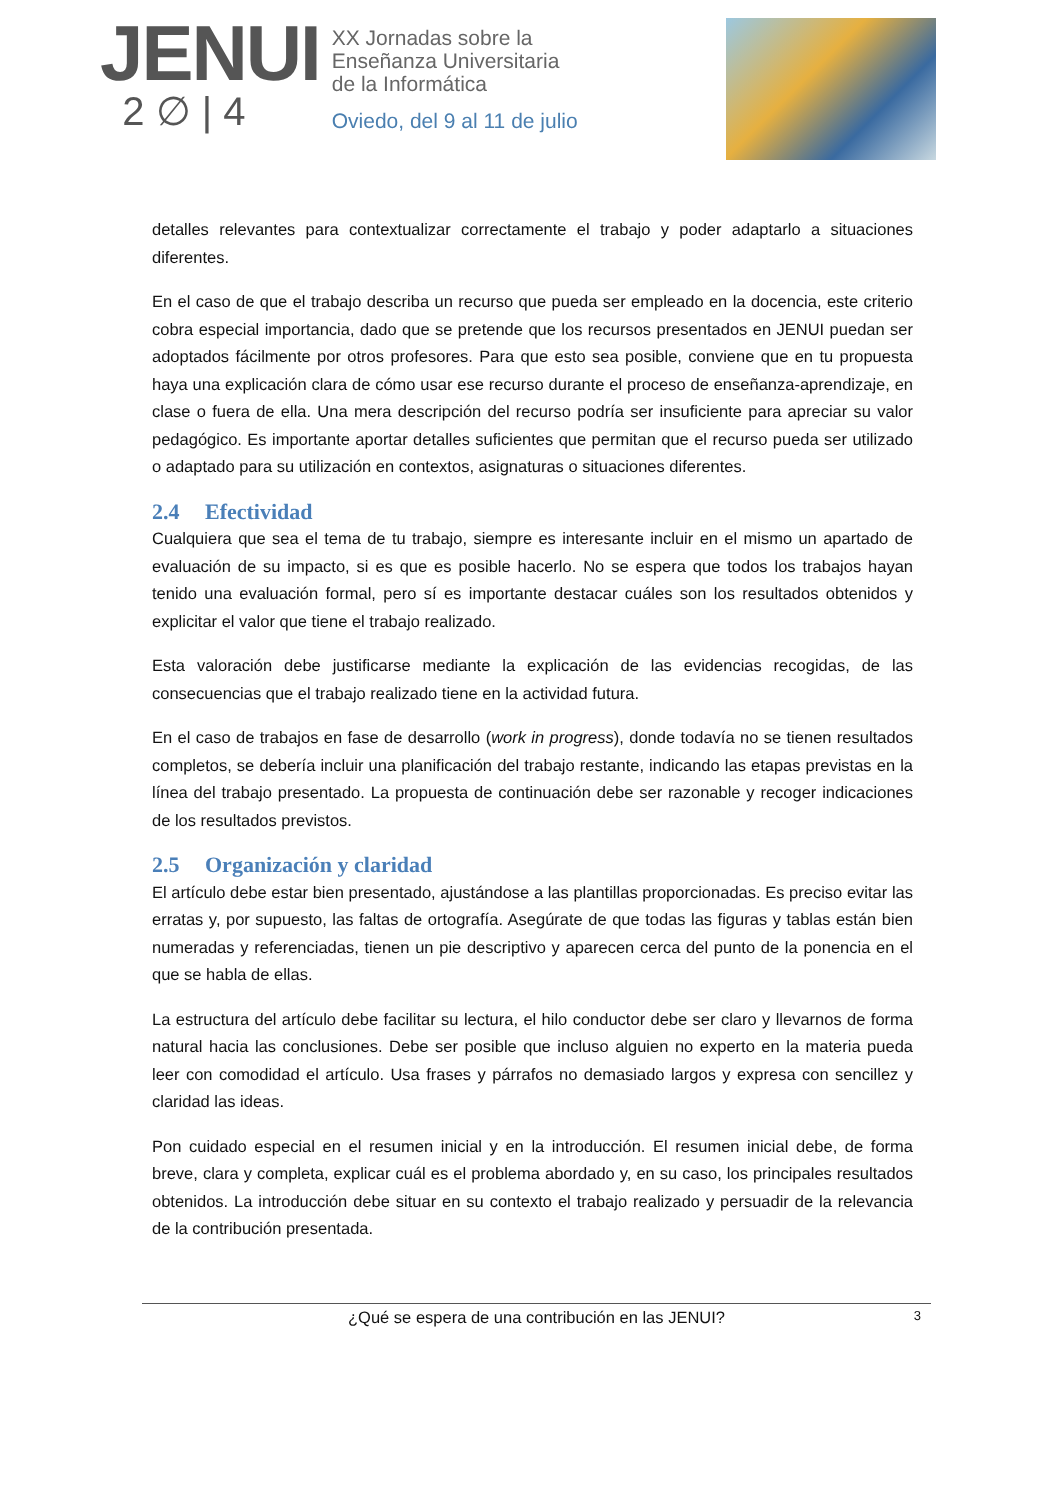JENUI
2 ∅ | 4
XX Jornadas sobre la
Enseñanza Universitaria
de la Informática
Oviedo, del 9 al 11 de julio
detalles relevantes para contextualizar correctamente el trabajo y poder adaptarlo a situaciones diferentes.
En el caso de que el trabajo describa un recurso que pueda ser empleado en la docencia, este criterio cobra especial importancia, dado que se pretende que los recursos presentados en JENUI puedan ser adoptados fácilmente por otros profesores. Para que esto sea posible, conviene que en tu propuesta haya una explicación clara de cómo usar ese recurso durante el proceso de enseñanza-aprendizaje, en clase o fuera de ella. Una mera descripción del recurso podría ser insuficiente para apreciar su valor pedagógico. Es importante aportar detalles suficientes que permitan que el recurso pueda ser utilizado o adaptado para su utilización en contextos, asignaturas o situaciones diferentes.
2.4 Efectividad
Cualquiera que sea el tema de tu trabajo, siempre es interesante incluir en el mismo un apartado de evaluación de su impacto, si es que es posible hacerlo. No se espera que todos los trabajos hayan tenido una evaluación formal, pero sí es importante destacar cuáles son los resultados obtenidos y explicitar el valor que tiene el trabajo realizado.
Esta valoración debe justificarse mediante la explicación de las evidencias recogidas, de las consecuencias que el trabajo realizado tiene en la actividad futura.
En el caso de trabajos en fase de desarrollo (work in progress), donde todavía no se tienen resultados completos, se debería incluir una planificación del trabajo restante, indicando las etapas previstas en la línea del trabajo presentado. La propuesta de continuación debe ser razonable y recoger indicaciones de los resultados previstos.
2.5 Organización y claridad
El artículo debe estar bien presentado, ajustándose a las plantillas proporcionadas. Es preciso evitar las erratas y, por supuesto, las faltas de ortografía. Asegúrate de que todas las figuras y tablas están bien numeradas y referenciadas, tienen un pie descriptivo y aparecen cerca del punto de la ponencia en el que se habla de ellas.
La estructura del artículo debe facilitar su lectura, el hilo conductor debe ser claro y llevarnos de forma natural hacia las conclusiones. Debe ser posible que incluso alguien no experto en la materia pueda leer con comodidad el artículo. Usa frases y párrafos no demasiado largos y expresa con sencillez y claridad las ideas.
Pon cuidado especial en el resumen inicial y en la introducción. El resumen inicial debe, de forma breve, clara y completa, explicar cuál es el problema abordado y, en su caso, los principales resultados obtenidos. La introducción debe situar en su contexto el trabajo realizado y persuadir de la relevancia de la contribución presentada.
¿Qué se espera de una contribución en las JENUI? 3